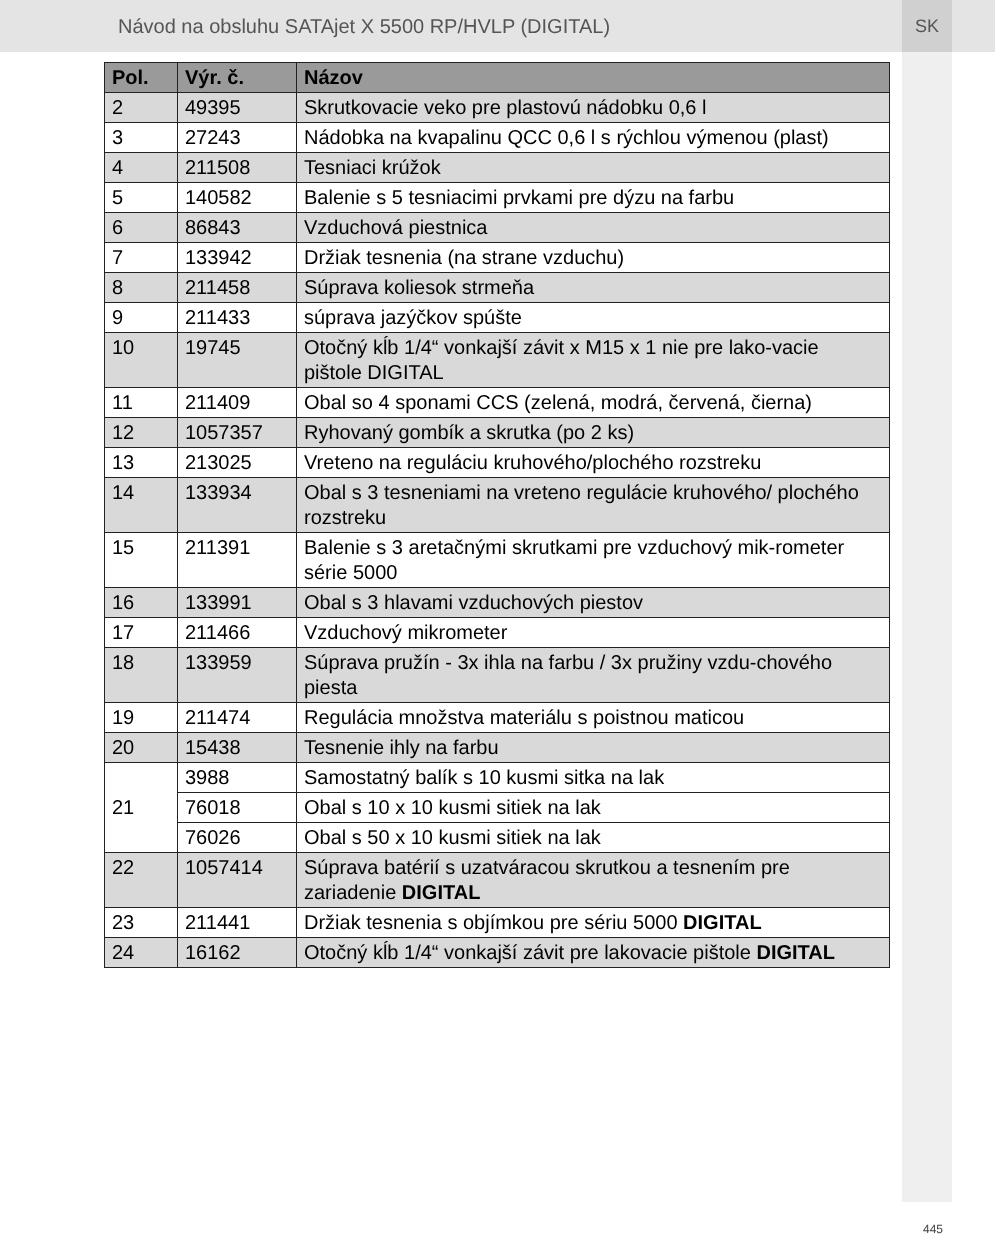Návod na obsluhu SATAjet X 5500 RP/HVLP (DIGITAL)
SK
| Pol. | Výr. č. | Názov |
| --- | --- | --- |
| 2 | 49395 | Skrutkovacie veko pre plastovú nádobku 0,6 l |
| 3 | 27243 | Nádobka na kvapalinu QCC 0,6 l s rýchlou výmenou (plast) |
| 4 | 211508 | Tesniaci krúžok |
| 5 | 140582 | Balenie s 5 tesniacimi prvkami pre dýzu na farbu |
| 6 | 86843 | Vzduchová piestnica |
| 7 | 133942 | Držiak tesnenia (na strane vzduchu) |
| 8 | 211458 | Súprava koliesok strmeňa |
| 9 | 211433 | súprava jazýčkov spúšte |
| 10 | 19745 | Otočný kĺb 1/4“ vonkajší závit x M15 x 1 nie pre lako-vacie pištole DIGITAL |
| 11 | 211409 | Obal so 4 sponami CCS (zelená, modrá, červená, čierna) |
| 12 | 1057357 | Ryhovaný gombík a skrutka (po 2 ks) |
| 13 | 213025 | Vreteno na reguláciu kruhového/plochého rozstreku |
| 14 | 133934 | Obal s 3 tesneniami na vreteno regulácie kruhového/ plochého rozstreku |
| 15 | 211391 | Balenie s 3 aretačnými skrutkami pre vzduchový mik-rometer série 5000 |
| 16 | 133991 | Obal s 3 hlavami vzduchových piestov |
| 17 | 211466 | Vzduchový mikrometer |
| 18 | 133959 | Súprava pružín - 3x ihla na farbu / 3x pružiny vzdu-chového piesta |
| 19 | 211474 | Regulácia množstva materiálu s poistnou maticou |
| 20 | 15438 | Tesnenie ihly na farbu |
| 21 | 3988 | Samostatný balík s 10 kusmi sitka na lak |
| | 76018 | Obal s 10 x 10 kusmi sitiek na lak |
| | 76026 | Obal s 50 x 10 kusmi sitiek na lak |
| 22 | 1057414 | Súprava batérií s uzatváracou skrutkou a tesnením pre zariadenie DIGITAL |
| 23 | 211441 | Držiak tesnenia s objímkou pre sériu 5000 DIGITAL |
| 24 | 16162 | Otočný kĺb 1/4“ vonkajší závit pre lakovacie pištole DIGITAL |
445